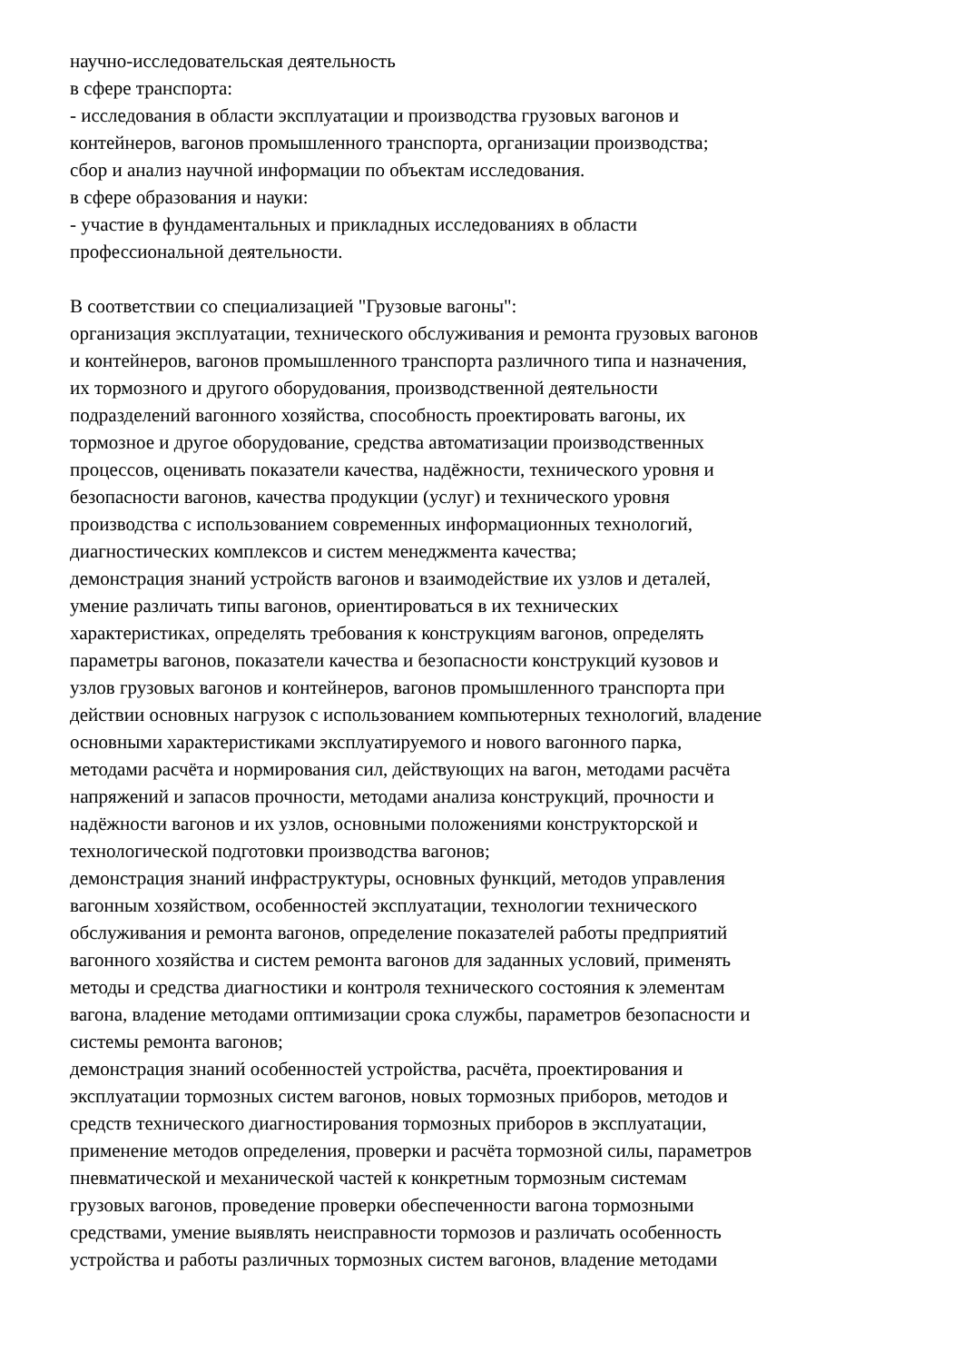научно-исследовательская деятельность
в сфере транспорта:
- исследования в области эксплуатации и производства грузовых вагонов и
контейнеров, вагонов промышленного транспорта, организации производства;
сбор и анализ научной информации по объектам исследования.
в сфере образования и науки:
- участие в фундаментальных и прикладных исследованиях в области
профессиональной деятельности.
В соответствии со специализацией "Грузовые вагоны":
организация эксплуатации, технического обслуживания и ремонта грузовых вагонов
и контейнеров, вагонов промышленного транспорта различного типа и назначения,
их тормозного и другого оборудования, производственной деятельности
подразделений вагонного хозяйства, способность проектировать вагоны, их
тормозное и другое оборудование, средства автоматизации производственных
процессов, оценивать показатели качества, надёжности, технического уровня и
безопасности вагонов, качества продукции (услуг) и технического уровня
производства с использованием современных информационных технологий,
диагностических комплексов и систем менеджмента качества;
демонстрация знаний устройств вагонов и взаимодействие их узлов и деталей,
умение различать типы вагонов, ориентироваться в их технических
характеристиках, определять требования к конструкциям вагонов, определять
параметры вагонов, показатели качества и безопасности конструкций кузовов и
узлов грузовых вагонов и контейнеров, вагонов промышленного транспорта при
действии основных нагрузок с использованием компьютерных технологий, владение
основными характеристиками эксплуатируемого и нового вагонного парка,
методами расчёта и нормирования сил, действующих на вагон, методами расчёта
напряжений и запасов прочности, методами анализа конструкций, прочности и
надёжности вагонов и их узлов, основными положениями конструкторской и
технологической подготовки производства вагонов;
демонстрация знаний инфраструктуры, основных функций, методов управления
вагонным хозяйством, особенностей эксплуатации, технологии технического
обслуживания и ремонта вагонов, определение показателей работы предприятий
вагонного хозяйства и систем ремонта вагонов для заданных условий, применять
методы и средства диагностики и контроля технического состояния к элементам
вагона, владение методами оптимизации срока службы, параметров безопасности и
системы ремонта вагонов;
демонстрация знаний особенностей устройства, расчёта, проектирования и
эксплуатации тормозных систем вагонов, новых тормозных приборов, методов и
средств технического диагностирования тормозных приборов в эксплуатации,
применение методов определения, проверки и расчёта тормозной силы, параметров
пневматической и механической частей к конкретным тормозным системам
грузовых вагонов, проведение проверки обеспеченности вагона тормозными
средствами, умение выявлять неисправности тормозов и различать особенность
устройства и работы различных тормозных систем вагонов, владение методами